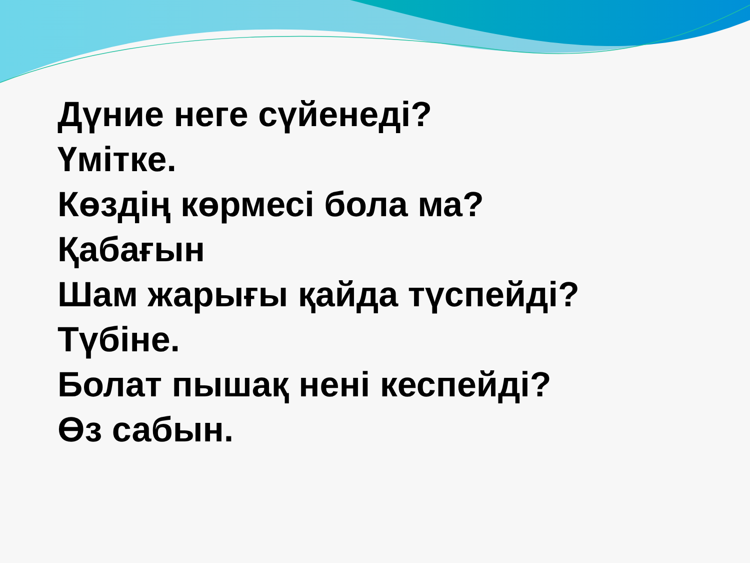Дүние неге сүйенеді?
Үмітке.
Көздің көрмесі бола ма?
Қабағын
Шам жарығы қайда түспейді?
Түбіне.
Болат пышақ нені кеспейді?
Өз сабын.